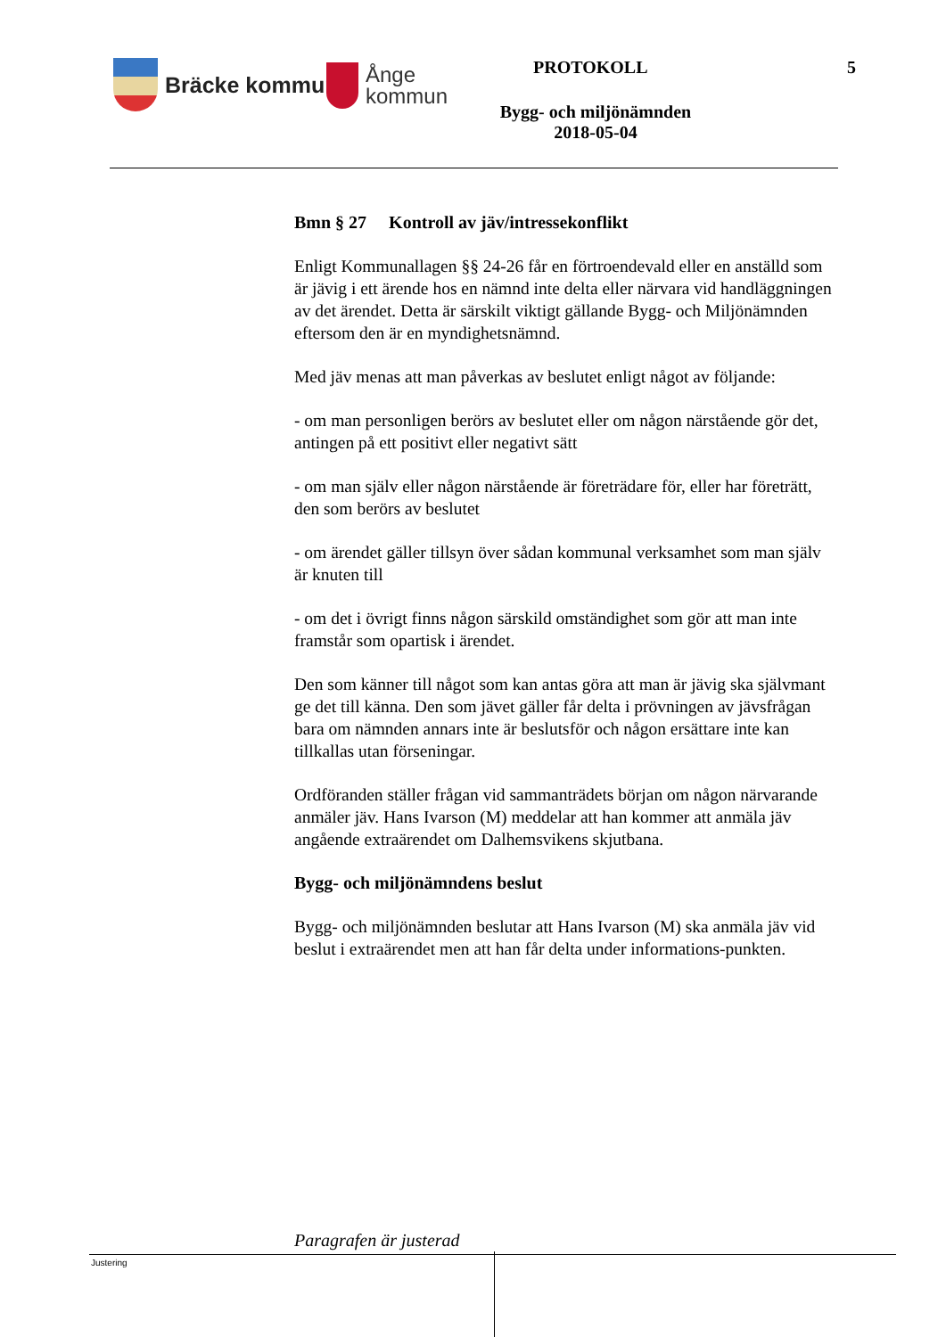Bräcke kommun
Ånge
kommun
PROTOKOLL 5
Bygg- och miljönämnden
2018-05-04
Bmn § 27 Kontroll av jäv/intressekonflikt
Enligt Kommunallagen §§ 24-26 får en förtroendevald eller en anställd som är jävig i ett ärende hos en nämnd inte delta eller närvara vid handläggningen av det ärendet. Detta är särskilt viktigt gällande Bygg- och Miljönämnden eftersom den är en myndighetsnämnd.
Med jäv menas att man påverkas av beslutet enligt något av följande:
- om man personligen berörs av beslutet eller om någon närstående gör det, antingen på ett positivt eller negativt sätt
- om man själv eller någon närstående är företrädare för, eller har företrätt, den som berörs av beslutet
- om ärendet gäller tillsyn över sådan kommunal verksamhet som man själv är knuten till
- om det i övrigt finns någon särskild omständighet som gör att man inte framstår som opartisk i ärendet.
Den som känner till något som kan antas göra att man är jävig ska självmant ge det till känna. Den som jävet gäller får delta i prövningen av jävsfrågan bara om nämnden annars inte är beslutsför och någon ersättare inte kan tillkallas utan förseningar.
Ordföranden ställer frågan vid sammanträdets början om någon närvarande anmäler jäv. Hans Ivarson (M) meddelar att han kommer att anmäla jäv angående extraärendet om Dalhemsvikens skjutbana.
Bygg- och miljönämndens beslut
Bygg- och miljönämnden beslutar att Hans Ivarson (M) ska anmäla jäv vid beslut i extraärendet men att han får delta under informations-punkten.
Paragrafen är justerad
Justering